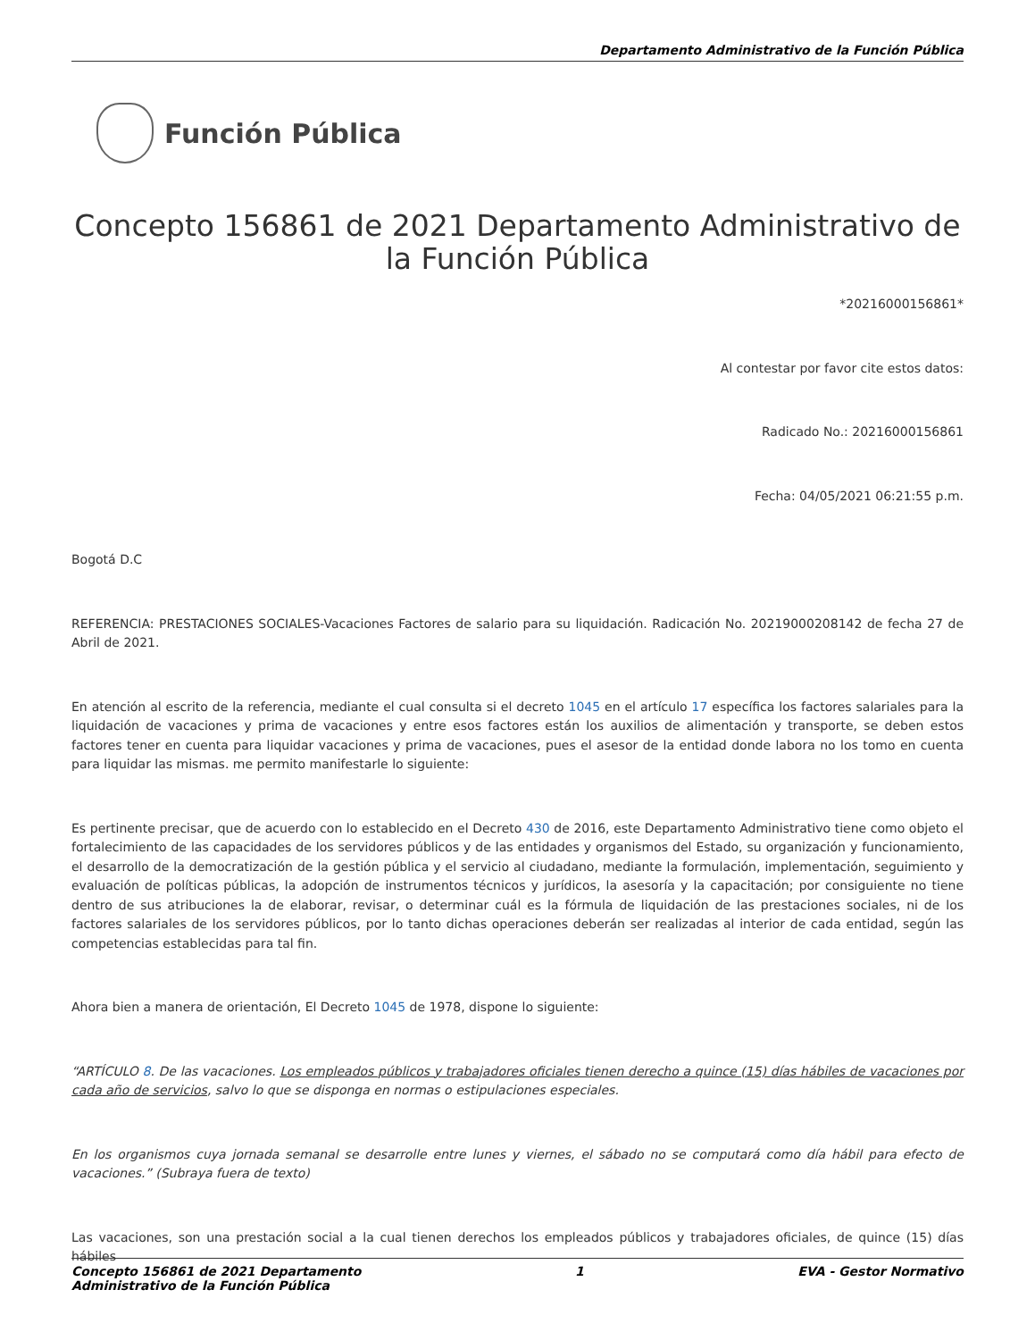Departamento Administrativo de la Función Pública
Función Pública
Concepto 156861 de 2021 Departamento Administrativo de la Función Pública
*20216000156861*
Al contestar por favor cite estos datos:
Radicado No.: 20216000156861
Fecha: 04/05/2021 06:21:55 p.m.
Bogotá D.C
REFERENCIA: PRESTACIONES SOCIALES-Vacaciones Factores de salario para su liquidación. Radicación No. 20219000208142 de fecha 27 de Abril de 2021.
En atención al escrito de la referencia, mediante el cual consulta si el decreto 1045 en el artículo 17 específica los factores salariales para la liquidación de vacaciones y prima de vacaciones y entre esos factores están los auxilios de alimentación y transporte, se deben estos factores tener en cuenta para liquidar vacaciones y prima de vacaciones, pues el asesor de la entidad donde labora no los tomo en cuenta para liquidar las mismas. me permito manifestarle lo siguiente:
Es pertinente precisar, que de acuerdo con lo establecido en el Decreto 430 de 2016, este Departamento Administrativo tiene como objeto el fortalecimiento de las capacidades de los servidores públicos y de las entidades y organismos del Estado, su organización y funcionamiento, el desarrollo de la democratización de la gestión pública y el servicio al ciudadano, mediante la formulación, implementación, seguimiento y evaluación de políticas públicas, la adopción de instrumentos técnicos y jurídicos, la asesoría y la capacitación; por consiguiente no tiene dentro de sus atribuciones la de elaborar, revisar, o determinar cuál es la fórmula de liquidación de las prestaciones sociales, ni de los factores salariales de los servidores públicos, por lo tanto dichas operaciones deberán ser realizadas al interior de cada entidad, según las competencias establecidas para tal fin.
Ahora bien a manera de orientación, El Decreto 1045 de 1978, dispone lo siguiente:
“ARTÍCULO 8. De las vacaciones. Los empleados públicos y trabajadores oficiales tienen derecho a quince (15) días hábiles de vacaciones por cada año de servicios, salvo lo que se disponga en normas o estipulaciones especiales.
En los organismos cuya jornada semanal se desarrolle entre lunes y viernes, el sábado no se computará como día hábil para efecto de vacaciones.” (Subraya fuera de texto)
Las vacaciones, son una prestación social a la cual tienen derechos los empleados públicos y trabajadores oficiales, de quince (15) días hábiles
Concepto 156861 de 2021 Departamento
Administrativo de la Función Pública
1 EVA - Gestor Normativo